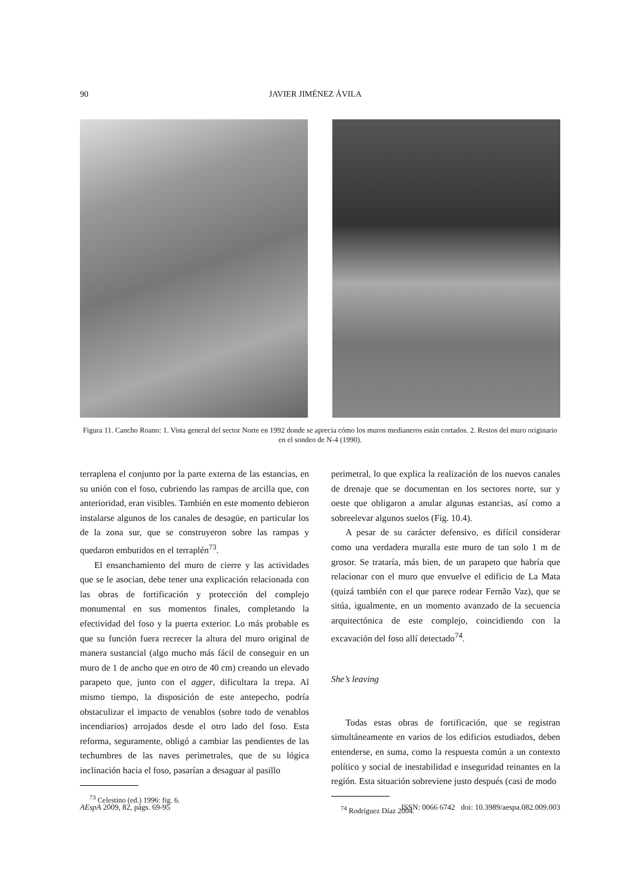90 JAVIER JIMÉNEZ ÁVILA
Figura 11. Cancho Roano: 1. Vista general del sector Norte en 1992 donde se aprecia cómo los muros medianeros están cortados. 2. Restos del muro originario en el sondeo de N-4 (1990).
terraplena el conjunto por la parte externa de las estancias, en su unión con el foso, cubriendo las rampas de arcilla que, con anterioridad, eran visibles. También en este momento debieron instalarse algunos de los canales de desagüe, en particular los de la zona sur, que se construyeron sobre las rampas y quedaron embutidos en el terraplén<sup>73</sup>.
El ensanchamiento del muro de cierre y las actividades que se le asocian, debe tener una explicación relacionada con las obras de fortificación y protección del complejo monumental en sus momentos finales, completando la efectividad del foso y la puerta exterior. Lo más probable es que su función fuera recrecer la altura del muro original de manera sustancial (algo mucho más fácil de conseguir en un muro de 1 de ancho que en otro de 40 cm) creando un elevado parapeto que, junto con el agger, dificultara la trepa. Al mismo tiempo, la disposición de este antepecho, podría obstaculizar el impacto de venablos (sobre todo de venablos incendiarios) arrojados desde el otro lado del foso. Esta reforma, seguramente, obligó a cambiar las pendientes de las techumbres de las naves perimetrales, que de su lógica inclinación hacia el foso, pasarían a desaguar al pasillo
<sup>73</sup> Celestino (ed.) 1996: fig. 6.
perimetral, lo que explica la realización de los nuevos canales de drenaje que se documentan en los sectores norte, sur y oeste que obligaron a anular algunas estancias, así como a sobreelevar algunos suelos (Fig. 10.4).
A pesar de su carácter defensivo, es difícil considerar como una verdadera muralla este muro de tan solo 1 m de grosor. Se trataría, más bien, de un parapeto que habría que relacionar con el muro que envuelve el edificio de La Mata (quizá también con el que parece rodear Fernão Vaz), que se sitúa, igualmente, en un momento avanzado de la secuencia arquitectónica de este complejo, coincidiendo con la excavación del foso allí detectado<sup>74</sup>.
She’s leaving
Todas estas obras de fortificación, que se registran simultáneamente en varios de los edificios estudiados, deben entenderse, en suma, como la respuesta común a un contexto político y social de inestabilidad e inseguridad reinantes en la región. Esta situación sobreviene justo después (casi de modo
<sup>74</sup> Rodríguez Díaz 2004.
AEspA 2009, 82, págs. 69-95 ISSN: 0066 6742 doi: 10.3989/aespa.082.009.003